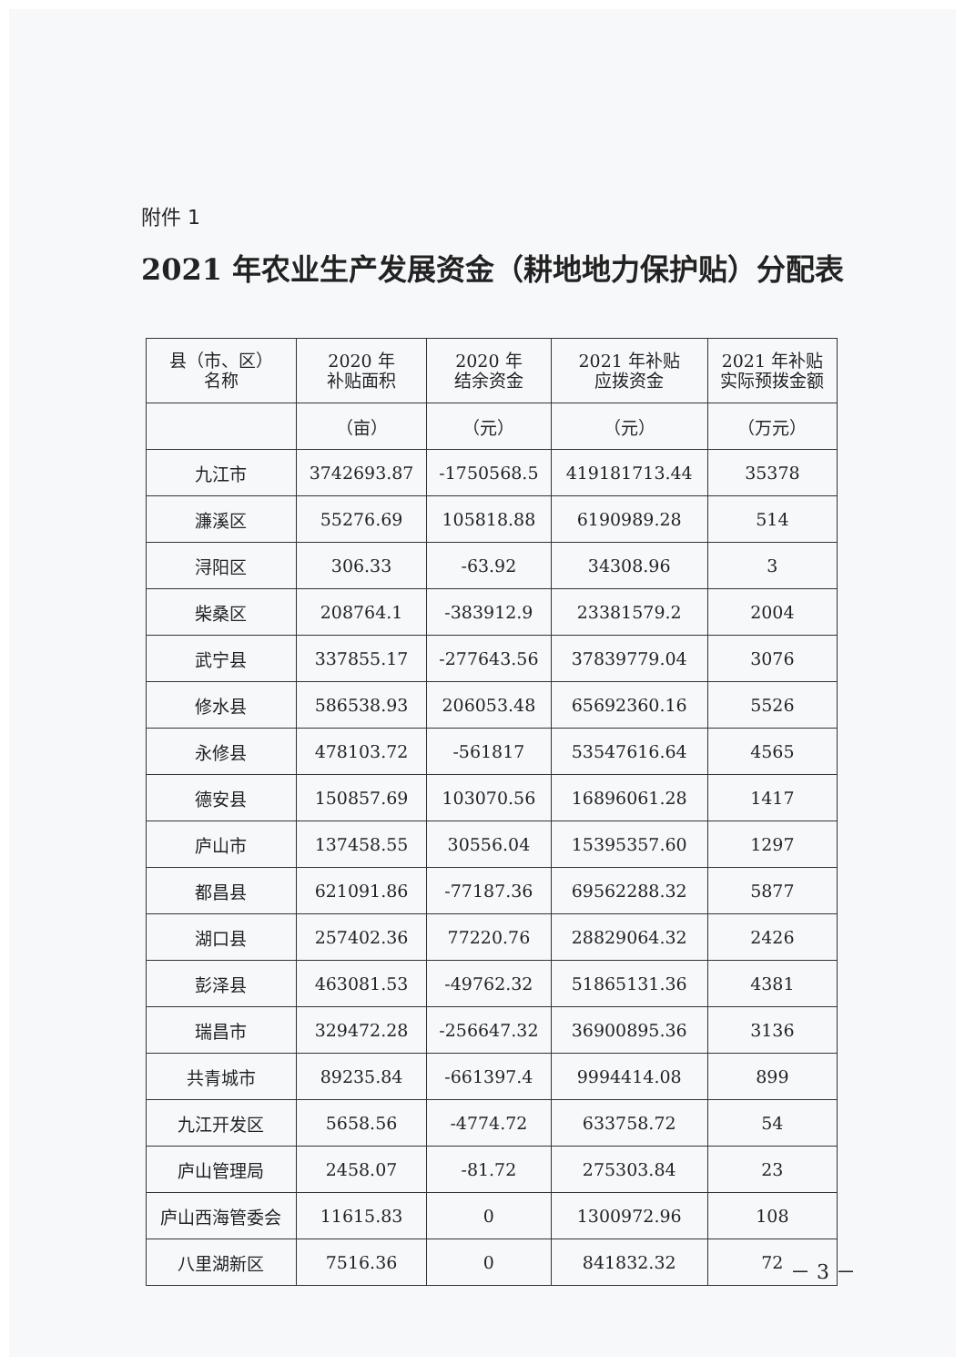附件 1
2021 年农业生产发展资金（耕地地力保护贴）分配表
| 县（市、区） 名称 | 2020 年 补贴面积 | 2020 年 结余资金 | 2021 年补贴 应拨资金 | 2021 年补贴 实际预拨金额 |
| --- | --- | --- | --- | --- |
| | （亩） | （元） | （元） | （万元） |
| 九江市 | 3742693.87 | -1750568.5 | 419181713.44 | 35378 |
| 濂溪区 | 55276.69 | 105818.88 | 6190989.28 | 514 |
| 浔阳区 | 306.33 | -63.92 | 34308.96 | 3 |
| 柴桑区 | 208764.1 | -383912.9 | 23381579.2 | 2004 |
| 武宁县 | 337855.17 | -277643.56 | 37839779.04 | 3076 |
| 修水县 | 586538.93 | 206053.48 | 65692360.16 | 5526 |
| 永修县 | 478103.72 | -561817 | 53547616.64 | 4565 |
| 德安县 | 150857.69 | 103070.56 | 16896061.28 | 1417 |
| 庐山市 | 137458.55 | 30556.04 | 15395357.60 | 1297 |
| 都昌县 | 621091.86 | -77187.36 | 69562288.32 | 5877 |
| 湖口县 | 257402.36 | 77220.76 | 28829064.32 | 2426 |
| 彭泽县 | 463081.53 | -49762.32 | 51865131.36 | 4381 |
| 瑞昌市 | 329472.28 | -256647.32 | 36900895.36 | 3136 |
| 共青城市 | 89235.84 | -661397.4 | 9994414.08 | 899 |
| 九江开发区 | 5658.56 | -4774.72 | 633758.72 | 54 |
| 庐山管理局 | 2458.07 | -81.72 | 275303.84 | 23 |
| 庐山西海管委会 | 11615.83 | 0 | 1300972.96 | 108 |
| 八里湖新区 | 7516.36 | 0 | 841832.32 | 72 |
－ 3 －